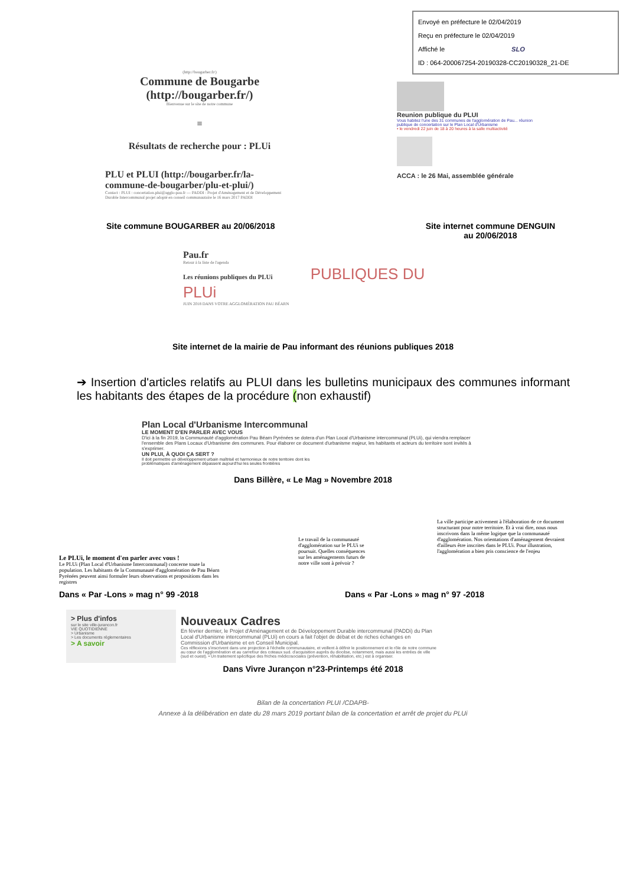Envoyé en préfecture le 02/04/2019
Reçu en préfecture le 02/04/2019
Affiché le SLO
ID : 064-200067254-20190328-CC20190328_21-DE
(http://bougarber.fr/)
Commune de Bougarbe (http://bougarber.fr/)
Bienvenue sur le site de notre commune
≡
Résultats de recherche pour : PLUi
PLU et PLUI (http://bougarber.fr/la-commune-de-bougarber/plu-et-plui/)
Contact : PLUI : concertation.plui@agglo-pau.fr — PADDI : Projet d'Aménagement et de Développement Durable Intercommunal projet adopté en conseil communautaire le 16 mars 2017 PADDI
Reunion publique du PLUI
Vous habitez l'une des 31 communes de l'agglomération de Pau... réunion publique de concertation sur le Plan Local d'Urbanisme
• le vendredi 22 juin de 18 à 20 heures à la salle multiactivité
ACCA : le 26 Mai, assemblée générale
Site commune BOUGARBER au 20/06/2018
Site internet commune DENGUIN
au 20/06/2018
Pau.fr
Retour à la liste de l'agenda
Les réunions publiques du PLUi PUBLIQUES DU PLUi
JUIN 2018 DANS VOTRE AGGLOMÉRATION PAU BÉARN
Site internet de la mairie de Pau informant des réunions publiques 2018
➔ Insertion d'articles relatifs au PLUI dans les bulletins municipaux des communes informant les habitants des étapes de la procédure (non exhaustif)
Plan Local d'Urbanisme Intercommunal
LE MOMENT D'EN PARLER AVEC VOUS
D'ici à la fin 2019, la Communauté d'agglomération Pau Béarn Pyrénées se dotera d'un Plan Local d'Urbanisme intercommunal (PLUi), qui viendra remplacer l'ensemble des Plans Locaux d'Urbanisme des communes. Pour élaborer ce document d'urbanisme majeur, les habitants et acteurs du territoire sont invités à s'exprimer.
UN PLUI, À QUOI ÇA SERT ?
Il doit permettre un développement urbain maîtrisé et harmonieux de notre territoire dont les problématiques d'aménagement dépassent aujourd'hui les seules frontières
Dans Billère, « Le Mag » Novembre 2018
Le PLUi, le moment d'en parler avec vous !
Le PLUi (Plan Local d'Urbanisme Intercommunal) concerne toute la population. Les habitants de la Communauté d'agglomération de Pau Béarn Pyrénées peuvent ainsi formuler leurs observations et propositions dans les registres
Le travail de la communauté d'agglomération sur le PLUi se poursuit. Quelles conséquences sur les aménagements futurs de notre ville sont à prévoir ?
La ville participe activement à l'élaboration de ce document structurant pour notre territoire. Et à vrai dire, nous nous inscrivons dans la même logique que la communauté d'agglomération. Nos orientations d'aménagement devraient d'ailleurs être inscrites dans le PLUi. Pour illustration, l'agglomération a bien pris conscience de l'enjeu
Dans « Par -Lons » mag n° 99 -2018
Dans « Par -Lons » mag n° 97 -2018
> Plus d'infos
sur le site ville-jurancon.fr
VIE QUOTIDIENNE
> Urbanisme
> Les documents réglementaires
> A savoir
Nouveaux Cadres
En février dernier, le Projet d'Aménagement et de Développement Durable intercommunal (PADDi) du Plan Local d'Urbanisme intercommunal (PLUi) en cours a fait l'objet de débat et de riches échanges en Commission d'Urbanisme et en Conseil Municipal.
Ces réflexions s'inscrivent dans une projection à l'échelle communautaire, et veillent à définir le positionnement et le rôle de notre commune au cœur de l'agglomération et au carrefour des coteaux sud. d'acquisition auprès du diocèse, notamment, mais aussi les entrées de ville (sud et ouest). • Un traitement spécifique des friches médicosociales (prévention, réhabilitation, etc.) est à organiser.
Dans Vivre Jurançon n°23-Printemps été 2018
Bilan de la concertation PLUI /CDAPB-
Annexe à la délibération en date du 28 mars 2019 portant bilan de la concertation et arrêt de projet du PLUi